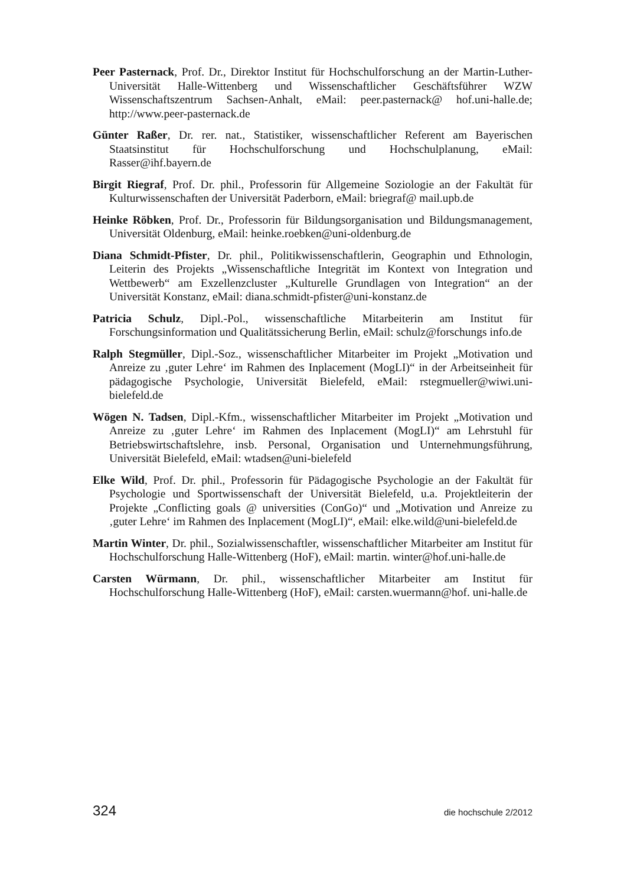Peer Pasternack, Prof. Dr., Direktor Institut für Hochschulforschung an der Martin-Luther-Universität Halle-Wittenberg und Wissenschaftlicher Geschäftsführer WZW Wissenschaftszentrum Sachsen-Anhalt, eMail: peer.pasternack@ hof.uni-halle.de; http://www.peer-pasternack.de
Günter Raßer, Dr. rer. nat., Statistiker, wissenschaftlicher Referent am Bayerischen Staatsinstitut für Hochschulforschung und Hochschulplanung, eMail: Rasser@ihf.bayern.de
Birgit Riegraf, Prof. Dr. phil., Professorin für Allgemeine Soziologie an der Fakultät für Kulturwissenschaften der Universität Paderborn, eMail: briegraf@ mail.upb.de
Heinke Röbken, Prof. Dr., Professorin für Bildungsorganisation und Bildungsmanagement, Universität Oldenburg, eMail: heinke.roebken@uni-oldenburg.de
Diana Schmidt-Pfister, Dr. phil., Politikwissenschaftlerin, Geographin und Ethnologin, Leiterin des Projekts „Wissenschaftliche Integrität im Kontext von Integration und Wettbewerb“ am Exzellenzcluster „Kulturelle Grundlagen von Integration“ an der Universität Konstanz, eMail: diana.schmidt-pfister@uni-konstanz.de
Patricia Schulz, Dipl.-Pol., wissenschaftliche Mitarbeiterin am Institut für Forschungsinformation und Qualitätssicherung Berlin, eMail: schulz@forschungs info.de
Ralph Stegmüller, Dipl.-Soz., wissenschaftlicher Mitarbeiter im Projekt „Motivation und Anreize zu ‚guter Lehre‘ im Rahmen des Inplacement (MogLI)“ in der Arbeitseinheit für pädagogische Psychologie, Universität Bielefeld, eMail: rstegmueller@wiwi.uni-bielefeld.de
Wögen N. Tadsen, Dipl.-Kfm., wissenschaftlicher Mitarbeiter im Projekt „Motivation und Anreize zu ‚guter Lehre‘ im Rahmen des Inplacement (MogLI)“ am Lehrstuhl für Betriebswirtschaftslehre, insb. Personal, Organisation und Unternehmungsführung, Universität Bielefeld, eMail: wtadsen@uni-bielefeld
Elke Wild, Prof. Dr. phil., Professorin für Pädagogische Psychologie an der Fakultät für Psychologie und Sportwissenschaft der Universität Bielefeld, u.a. Projektleiterin der Projekte „Conflicting goals @ universities (ConGo)“ und „Motivation und Anreize zu ‚guter Lehre‘ im Rahmen des Inplacement (MogLI)“, eMail: elke.wild@uni-bielefeld.de
Martin Winter, Dr. phil., Sozialwissenschaftler, wissenschaftlicher Mitarbeiter am Institut für Hochschulforschung Halle-Wittenberg (HoF), eMail: martin. winter@hof.uni-halle.de
Carsten Würmann, Dr. phil., wissenschaftlicher Mitarbeiter am Institut für Hochschulforschung Halle-Wittenberg (HoF), eMail: carsten.wuermann@hof. uni-halle.de
324 die hochschule 2/2012